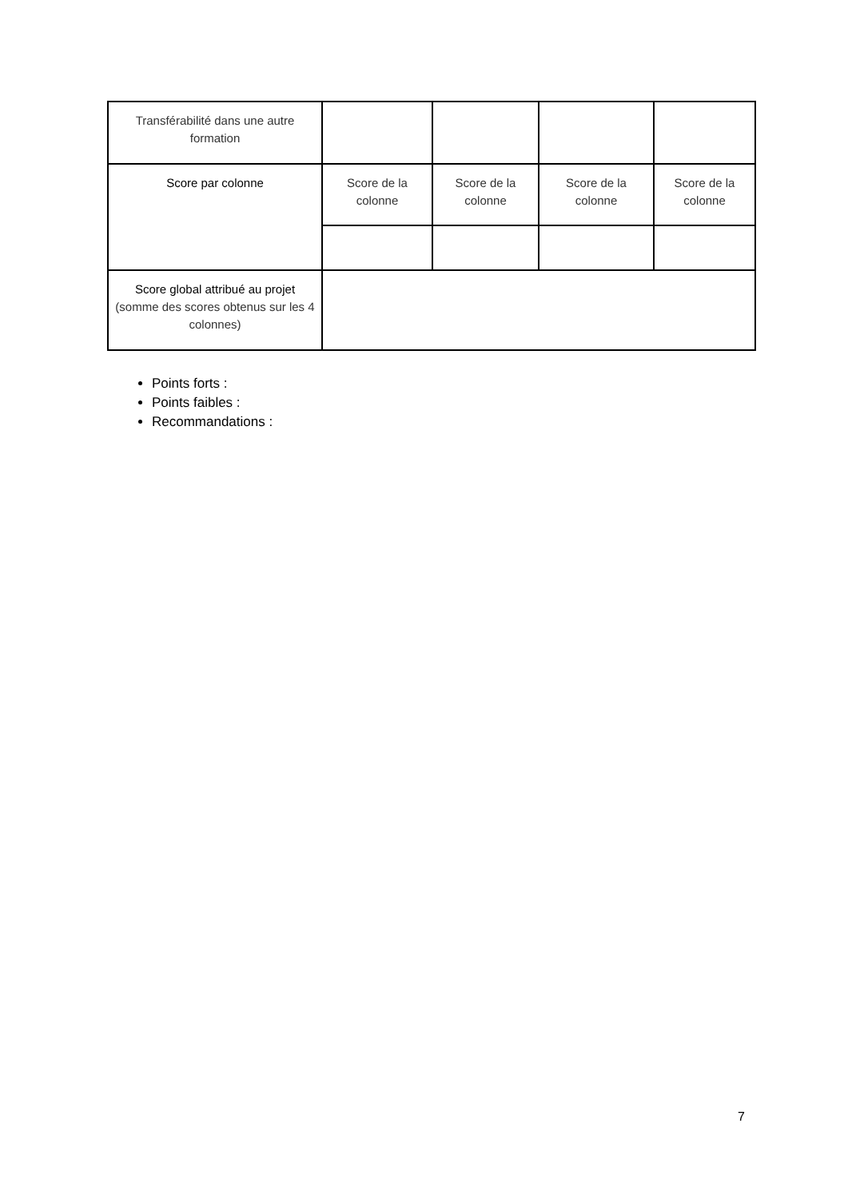| Transférabilité dans une autre formation | | | | |
| Score par colonne | Score de la colonne | Score de la colonne | Score de la colonne | Score de la colonne |
| Score global attribué au projet (somme des scores obtenus sur les 4 colonnes) | | | | |
Points forts :
Points faibles :
Recommandations :
7